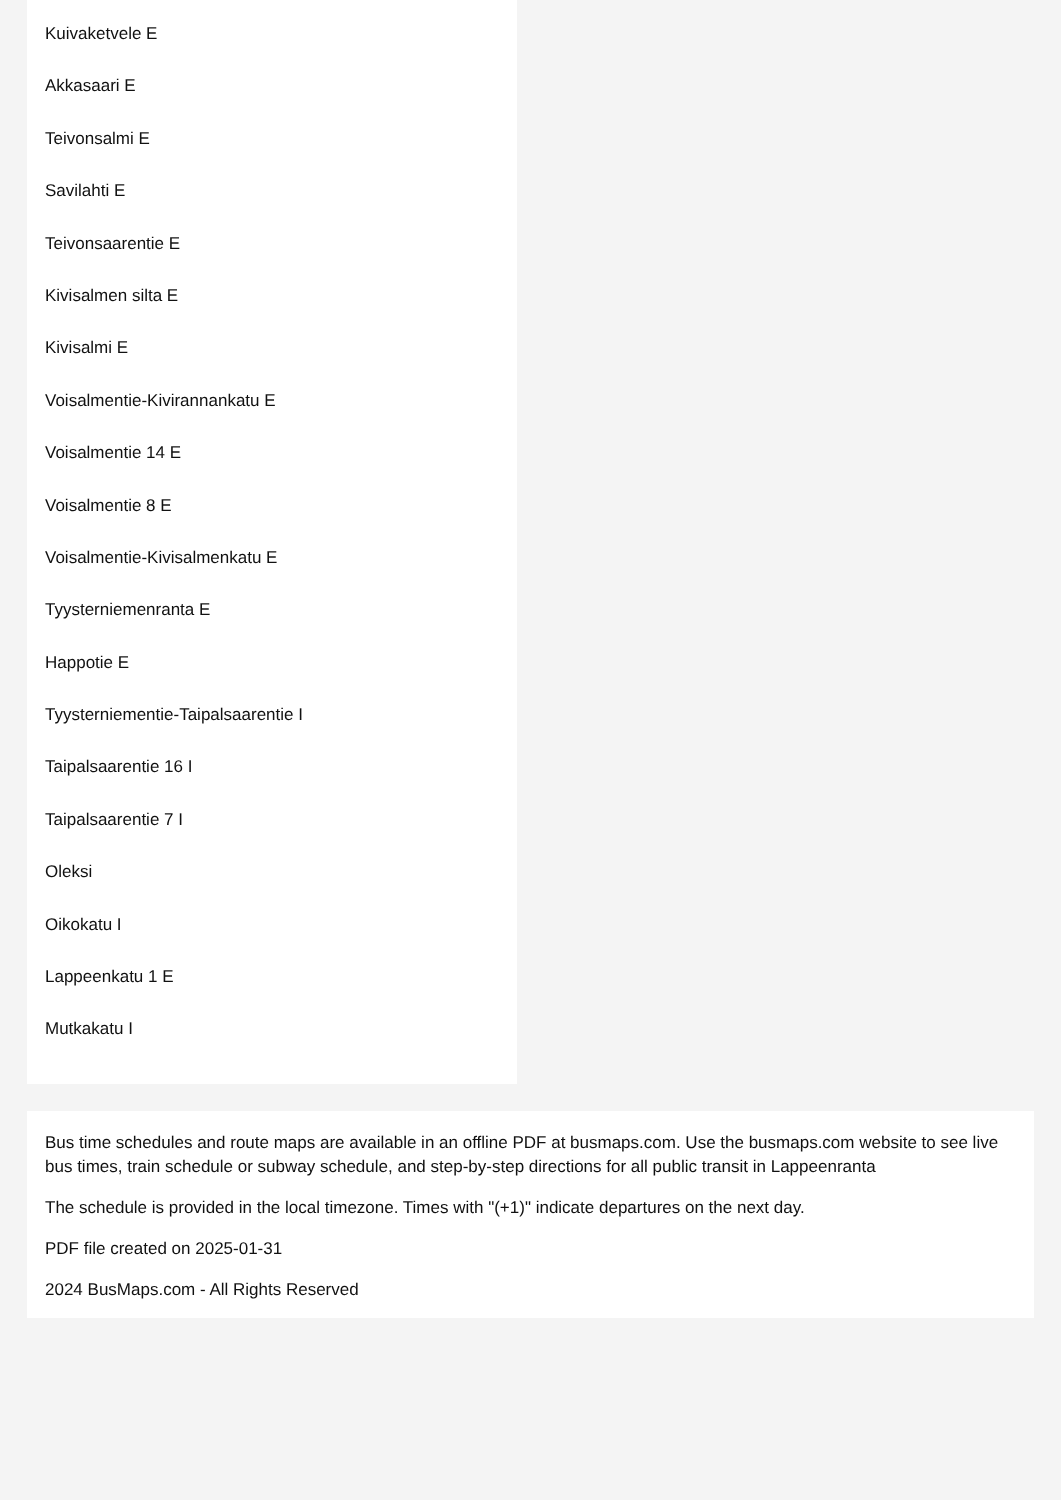Kuivaketvele E
Akkasaari E
Teivonsalmi E
Savilahti E
Teivonsaarentie E
Kivisalmen silta E
Kivisalmi E
Voisalmentie-Kivirannankatu E
Voisalmentie 14 E
Voisalmentie 8 E
Voisalmentie-Kivisalmenkatu E
Tyysterniemenranta E
Happotie E
Tyysterniementie-Taipalsaarentie I
Taipalsaarentie 16 I
Taipalsaarentie 7 I
Oleksi
Oikokatu I
Lappeenkatu 1 E
Mutkakatu I
Bus time schedules and route maps are available in an offline PDF at busmaps.com. Use the busmaps.com website to see live bus times, train schedule or subway schedule, and step-by-step directions for all public transit in Lappeenranta
The schedule is provided in the local timezone. Times with "(+1)" indicate departures on the next day.
PDF file created on 2025-01-31
2024 BusMaps.com - All Rights Reserved